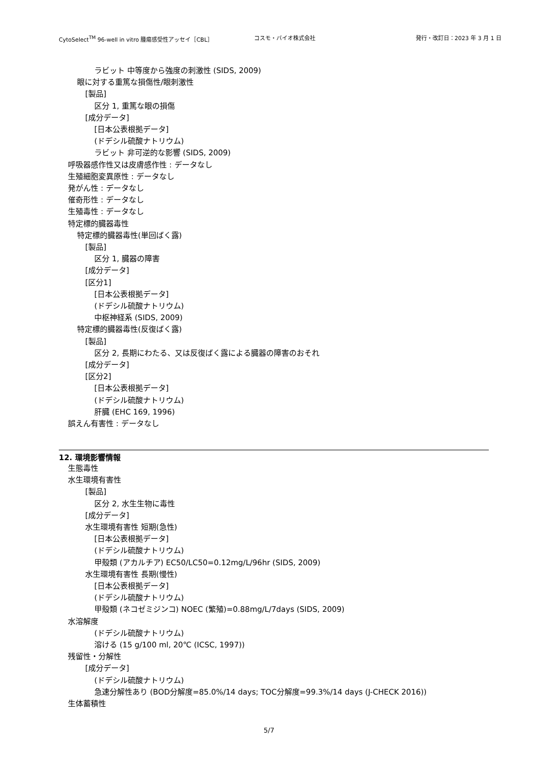CytoSelect<sup>TM</sup> 96-well in vitro 腫瘍感受性アッセイ［CBL］ コスモ・バイオ株式会社 発行・改訂日：2023 年 3 月 1 日
ラビット 中等度から強度の刺激性 (SIDS, 2009)
眼に対する重篤な損傷性/眼刺激性
[製品]
区分 1, 重篤な眼の損傷
[成分データ]
[日本公表根拠データ]
(ドデシル硫酸ナトリウム)
ラビット 非可逆的な影響 (SIDS, 2009)
呼吸器感作性又は皮膚感作性 : データなし
生殖細胞変異原性 : データなし
発がん性 : データなし
催奇形性 : データなし
生殖毒性 : データなし
特定標的臓器毒性
特定標的臓器毒性(単回ばく露)
[製品]
区分 1, 臓器の障害
[成分データ]
[区分1]
[日本公表根拠データ]
(ドデシル硫酸ナトリウム)
中枢神経系 (SIDS, 2009)
特定標的臓器毒性(反復ばく露)
[製品]
区分 2, 長期にわたる、又は反復ばく露による臓器の障害のおそれ
[成分データ]
[区分2]
[日本公表根拠データ]
(ドデシル硫酸ナトリウム)
肝臓 (EHC 169, 1996)
誤えん有害性 : データなし
12. 環境影響情報
生態毒性
水生環境有害性
[製品]
区分 2, 水生生物に毒性
[成分データ]
水生環境有害性 短期(急性)
[日本公表根拠データ]
(ドデシル硫酸ナトリウム)
甲殻類 (アカルチア) EC50/LC50=0.12mg/L/96hr (SIDS, 2009)
水生環境有害性 長期(慢性)
[日本公表根拠データ]
(ドデシル硫酸ナトリウム)
甲殻類 (ネコゼミジンコ) NOEC (繁殖)=0.88mg/L/7days (SIDS, 2009)
水溶解度
(ドデシル硫酸ナトリウム)
溶ける (15 g/100 ml, 20℃ (ICSC, 1997))
残留性・分解性
[成分データ]
(ドデシル硫酸ナトリウム)
急速分解性あり (BOD分解度=85.0%/14 days; TOC分解度=99.3%/14 days (J-CHECK 2016))
生体蓄積性
5/7